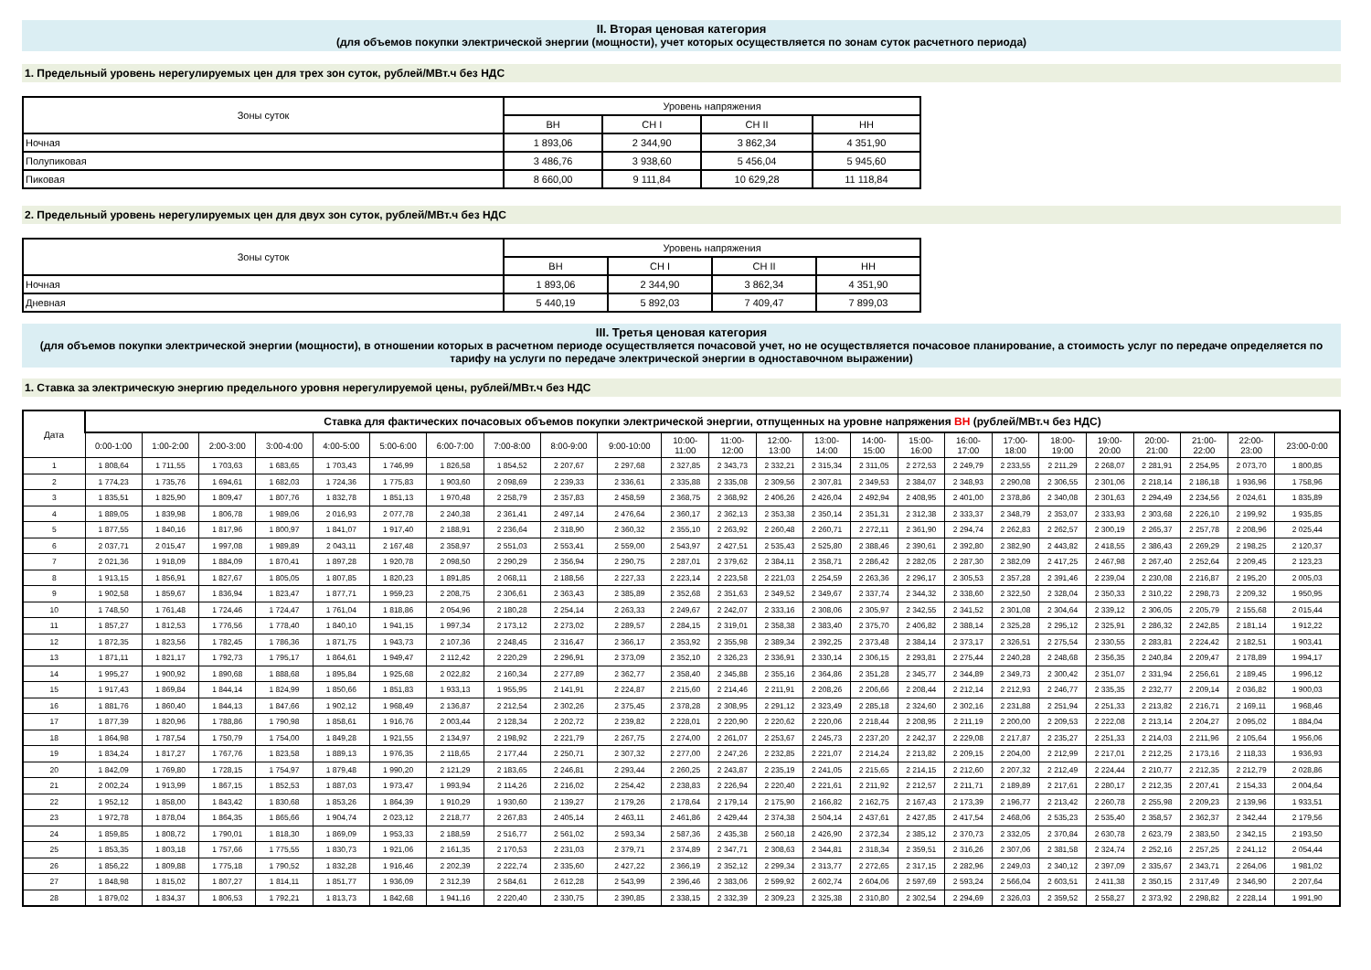II. Вторая ценовая категория
(для объемов покупки электрической энергии (мощности), учет которых осуществляется по зонам суток расчетного периода)
1. Предельный уровень нерегулируемых цен для трех зон суток, рублей/МВт.ч без НДС
| Зоны суток | Уровень напряжения | | | |
| --- | --- | --- | --- | --- |
| | ВН | СН I | СН II | НН |
| Ночная | 1 893,06 | 2 344,90 | 3 862,34 | 4 351,90 |
| Полупиковая | 3 486,76 | 3 938,60 | 5 456,04 | 5 945,60 |
| Пиковая | 8 660,00 | 9 111,84 | 10 629,28 | 11 118,84 |
2. Предельный уровень нерегулируемых цен для двух зон суток, рублей/МВт.ч без НДС
| Зоны суток | Уровень напряжения | | | |
| --- | --- | --- | --- | --- |
| | ВН | СН I | СН II | НН |
| Ночная | 1 893,06 | 2 344,90 | 3 862,34 | 4 351,90 |
| Дневная | 5 440,19 | 5 892,03 | 7 409,47 | 7 899,03 |
III. Третья ценовая категория
(для объемов покупки электрической энергии (мощности), в отношении которых в расчетном периоде осуществляется почасовой учет, но не осуществляется почасовое планирование, а стоимость услуг по передаче определяется по тарифу на услуги по передаче электрической энергии в одноставочном выражении)
1. Ставка за электрическую энергию предельного уровня нерегулируемой цены, рублей/МВт.ч без НДС
| Дата | Ставка для фактических почасовых объемов покупки электрической энергии, отпущенных на уровне напряжения ВН (рублей/МВт.ч без НДС) | | | | | | | | | | | | | | | | | | | | | | | |
| --- | --- | --- | --- | --- | --- | --- | --- | --- | --- | --- | --- | --- | --- | --- | --- | --- | --- | --- | --- | --- | --- | --- | --- | --- |
| | 0:00-1:00 | 1:00-2:00 | 2:00-3:00 | 3:00-4:00 | 4:00-5:00 | 5:00-6:00 | 6:00-7:00 | 7:00-8:00 | 8:00-9:00 | 9:00-10:00 | 10:00- 11:00 | 11:00- 12:00 | 12:00- 13:00 | 13:00- 14:00 | 14:00- 15:00 | 15:00- 16:00 | 16:00- 17:00 | 17:00- 18:00 | 18:00- 19:00 | 19:00- 20:00 | 20:00- 21:00 | 21:00- 22:00 | 22:00- 23:00 | 23:00-0:00 |
| 1 | 1 808,64 | 1 711,55 | 1 703,63 | 1 683,65 | 1 703,43 | 1 746,99 | 1 826,58 | 1 854,52 | 2 207,67 | 2 297,68 | 2 327,85 | 2 343,73 | 2 332,21 | 2 315,34 | 2 311,05 | 2 272,53 | 2 249,79 | 2 233,55 | 2 211,29 | 2 268,07 | 2 281,91 | 2 254,95 | 2 073,70 | 1 800,85 |
| 2 | 1 774,23 | 1 735,76 | 1 694,61 | 1 682,03 | 1 724,36 | 1 775,83 | 1 903,60 | 2 098,69 | 2 239,33 | 2 336,61 | 2 335,88 | 2 335,08 | 2 309,56 | 2 307,81 | 2 349,53 | 2 384,07 | 2 348,93 | 2 290,08 | 2 306,55 | 2 301,06 | 2 218,14 | 2 186,18 | 1 936,96 | 1 758,96 |
| 3 | 1 835,51 | 1 825,90 | 1 809,47 | 1 807,76 | 1 832,78 | 1 851,13 | 1 970,48 | 2 258,79 | 2 357,83 | 2 458,59 | 2 368,75 | 2 368,92 | 2 406,26 | 2 426,04 | 2 492,94 | 2 408,95 | 2 401,00 | 2 378,86 | 2 340,08 | 2 301,63 | 2 294,49 | 2 234,56 | 2 024,61 | 1 835,89 |
| 4 | 1 889,05 | 1 839,98 | 1 806,78 | 1 989,06 | 2 016,93 | 2 077,78 | 2 240,38 | 2 361,41 | 2 497,14 | 2 476,64 | 2 360,17 | 2 362,13 | 2 353,38 | 2 350,14 | 2 351,31 | 2 312,38 | 2 333,37 | 2 348,79 | 2 353,07 | 2 333,93 | 2 303,68 | 2 226,10 | 2 199,92 | 1 935,85 |
| 5 | 1 877,55 | 1 840,16 | 1 817,96 | 1 800,97 | 1 841,07 | 1 917,40 | 2 188,91 | 2 236,64 | 2 318,90 | 2 360,32 | 2 355,10 | 2 263,92 | 2 260,48 | 2 260,71 | 2 272,11 | 2 361,90 | 2 294,74 | 2 262,83 | 2 262,57 | 2 300,19 | 2 265,37 | 2 257,78 | 2 208,96 | 2 025,44 |
| 6 | 2 037,71 | 2 015,47 | 1 997,08 | 1 989,89 | 2 043,11 | 2 167,48 | 2 358,97 | 2 551,03 | 2 553,41 | 2 559,00 | 2 543,97 | 2 427,51 | 2 535,43 | 2 525,80 | 2 388,46 | 2 390,61 | 2 392,80 | 2 382,90 | 2 443,82 | 2 418,55 | 2 386,43 | 2 269,29 | 2 198,25 | 2 120,37 |
| 7 | 2 021,36 | 1 918,09 | 1 884,09 | 1 870,41 | 1 897,28 | 1 920,78 | 2 098,50 | 2 290,29 | 2 356,94 | 2 290,75 | 2 287,01 | 2 379,62 | 2 384,11 | 2 358,71 | 2 286,42 | 2 282,05 | 2 287,30 | 2 382,09 | 2 417,25 | 2 467,98 | 2 267,40 | 2 252,64 | 2 209,45 | 2 123,23 |
| 8 | 1 913,15 | 1 856,91 | 1 827,67 | 1 805,05 | 1 807,85 | 1 820,23 | 1 891,85 | 2 068,11 | 2 188,56 | 2 227,33 | 2 223,14 | 2 223,58 | 2 221,03 | 2 254,59 | 2 263,36 | 2 296,17 | 2 305,53 | 2 357,28 | 2 391,46 | 2 239,04 | 2 230,08 | 2 216,87 | 2 195,20 | 2 005,03 |
| 9 | 1 902,58 | 1 859,67 | 1 836,94 | 1 823,47 | 1 877,71 | 1 959,23 | 2 208,75 | 2 306,61 | 2 363,43 | 2 385,89 | 2 352,68 | 2 351,63 | 2 349,52 | 2 349,67 | 2 337,74 | 2 344,32 | 2 338,60 | 2 322,50 | 2 328,04 | 2 350,33 | 2 310,22 | 2 298,73 | 2 209,32 | 1 950,95 |
| 10 | 1 748,50 | 1 761,48 | 1 724,46 | 1 724,47 | 1 761,04 | 1 818,86 | 2 054,96 | 2 180,28 | 2 254,14 | 2 263,33 | 2 249,67 | 2 242,07 | 2 333,16 | 2 308,06 | 2 305,97 | 2 342,55 | 2 341,52 | 2 301,08 | 2 304,64 | 2 339,12 | 2 306,05 | 2 205,79 | 2 155,68 | 2 015,44 |
| 11 | 1 857,27 | 1 812,53 | 1 776,56 | 1 778,40 | 1 840,10 | 1 941,15 | 1 997,34 | 2 173,12 | 2 273,02 | 2 289,57 | 2 284,15 | 2 319,01 | 2 358,38 | 2 383,40 | 2 375,70 | 2 406,82 | 2 388,14 | 2 325,28 | 2 295,12 | 2 325,91 | 2 286,32 | 2 242,85 | 2 181,14 | 1 912,22 |
| 12 | 1 872,35 | 1 823,56 | 1 782,45 | 1 786,36 | 1 871,75 | 1 943,73 | 2 107,36 | 2 248,45 | 2 316,47 | 2 366,17 | 2 353,92 | 2 355,98 | 2 389,34 | 2 392,25 | 2 373,48 | 2 384,14 | 2 373,17 | 2 326,51 | 2 275,54 | 2 330,55 | 2 283,81 | 2 224,42 | 2 182,51 | 1 903,41 |
| 13 | 1 871,11 | 1 821,17 | 1 792,73 | 1 795,17 | 1 864,61 | 1 949,47 | 2 112,42 | 2 220,29 | 2 296,91 | 2 373,09 | 2 352,10 | 2 326,23 | 2 336,91 | 2 330,14 | 2 306,15 | 2 293,81 | 2 275,44 | 2 240,28 | 2 248,68 | 2 356,35 | 2 240,84 | 2 209,47 | 2 178,89 | 1 994,17 |
| 14 | 1 995,27 | 1 900,92 | 1 890,68 | 1 888,68 | 1 895,84 | 1 925,68 | 2 022,82 | 2 160,34 | 2 277,89 | 2 362,77 | 2 358,40 | 2 345,88 | 2 355,16 | 2 364,86 | 2 351,28 | 2 345,77 | 2 344,89 | 2 349,73 | 2 300,42 | 2 351,07 | 2 331,94 | 2 256,61 | 2 189,45 | 1 996,12 |
| 15 | 1 917,43 | 1 869,84 | 1 844,14 | 1 824,99 | 1 850,66 | 1 851,83 | 1 933,13 | 1 955,95 | 2 141,91 | 2 224,87 | 2 215,60 | 2 214,46 | 2 211,91 | 2 208,26 | 2 206,66 | 2 208,44 | 2 212,14 | 2 212,93 | 2 246,77 | 2 335,35 | 2 232,77 | 2 209,14 | 2 036,82 | 1 900,03 |
| 16 | 1 881,76 | 1 860,40 | 1 844,13 | 1 847,66 | 1 902,12 | 1 968,49 | 2 136,87 | 2 212,54 | 2 302,26 | 2 375,45 | 2 378,28 | 2 308,95 | 2 291,12 | 2 323,49 | 2 285,18 | 2 324,60 | 2 302,16 | 2 231,88 | 2 251,94 | 2 251,33 | 2 213,82 | 2 216,71 | 2 169,11 | 1 968,46 |
| 17 | 1 877,39 | 1 820,96 | 1 788,86 | 1 790,98 | 1 858,61 | 1 916,76 | 2 003,44 | 2 128,34 | 2 202,72 | 2 239,82 | 2 228,01 | 2 220,90 | 2 220,62 | 2 220,06 | 2 218,44 | 2 208,95 | 2 211,19 | 2 200,00 | 2 209,53 | 2 222,08 | 2 213,14 | 2 204,27 | 2 095,02 | 1 884,04 |
| 18 | 1 864,98 | 1 787,54 | 1 750,79 | 1 754,00 | 1 849,28 | 1 921,55 | 2 134,97 | 2 198,92 | 2 221,79 | 2 267,75 | 2 274,00 | 2 261,07 | 2 253,67 | 2 245,73 | 2 237,20 | 2 242,37 | 2 229,08 | 2 217,87 | 2 235,27 | 2 251,33 | 2 214,03 | 2 211,96 | 2 105,64 | 1 956,06 |
| 19 | 1 834,24 | 1 817,27 | 1 767,76 | 1 823,58 | 1 889,13 | 1 976,35 | 2 118,65 | 2 177,44 | 2 250,71 | 2 307,32 | 2 277,00 | 2 247,26 | 2 232,85 | 2 221,07 | 2 214,24 | 2 213,82 | 2 209,15 | 2 204,00 | 2 212,99 | 2 217,01 | 2 212,25 | 2 173,16 | 2 118,33 | 1 936,93 |
| 20 | 1 842,09 | 1 769,80 | 1 728,15 | 1 754,97 | 1 879,48 | 1 990,20 | 2 121,29 | 2 183,65 | 2 246,81 | 2 293,44 | 2 260,25 | 2 243,87 | 2 235,19 | 2 241,05 | 2 215,65 | 2 214,15 | 2 212,60 | 2 207,32 | 2 212,49 | 2 224,44 | 2 210,77 | 2 212,35 | 2 212,79 | 2 028,86 |
| 21 | 2 002,24 | 1 913,99 | 1 867,15 | 1 852,53 | 1 887,03 | 1 973,47 | 1 993,94 | 2 114,26 | 2 216,02 | 2 254,42 | 2 238,83 | 2 226,94 | 2 220,40 | 2 221,61 | 2 211,92 | 2 212,57 | 2 211,71 | 2 189,89 | 2 217,61 | 2 280,17 | 2 212,35 | 2 207,41 | 2 154,33 | 2 004,64 |
| 22 | 1 952,12 | 1 858,00 | 1 843,42 | 1 830,68 | 1 853,26 | 1 864,39 | 1 910,29 | 1 930,60 | 2 139,27 | 2 179,26 | 2 178,64 | 2 179,14 | 2 175,90 | 2 166,82 | 2 162,75 | 2 167,43 | 2 173,39 | 2 196,77 | 2 213,42 | 2 260,78 | 2 255,98 | 2 209,23 | 2 139,96 | 1 933,51 |
| 23 | 1 972,78 | 1 878,04 | 1 864,35 | 1 865,66 | 1 904,74 | 2 023,12 | 2 218,77 | 2 267,83 | 2 405,14 | 2 463,11 | 2 461,86 | 2 429,44 | 2 374,38 | 2 504,14 | 2 437,61 | 2 427,85 | 2 417,54 | 2 468,06 | 2 535,23 | 2 535,40 | 2 358,57 | 2 362,37 | 2 342,44 | 2 179,56 |
| 24 | 1 859,85 | 1 808,72 | 1 790,01 | 1 818,30 | 1 869,09 | 1 953,33 | 2 188,59 | 2 516,77 | 2 561,02 | 2 593,34 | 2 587,36 | 2 435,38 | 2 560,18 | 2 426,90 | 2 372,34 | 2 385,12 | 2 370,73 | 2 332,05 | 2 370,84 | 2 630,78 | 2 623,79 | 2 383,50 | 2 342,15 | 2 193,50 |
| 25 | 1 853,35 | 1 803,18 | 1 757,66 | 1 775,55 | 1 830,73 | 1 921,06 | 2 161,35 | 2 170,53 | 2 231,03 | 2 379,71 | 2 374,89 | 2 347,71 | 2 308,63 | 2 344,81 | 2 318,34 | 2 359,51 | 2 316,26 | 2 307,06 | 2 381,58 | 2 324,74 | 2 252,16 | 2 257,25 | 2 241,12 | 2 054,44 |
| 26 | 1 856,22 | 1 809,88 | 1 775,18 | 1 790,52 | 1 832,28 | 1 916,46 | 2 202,39 | 2 222,74 | 2 335,60 | 2 427,22 | 2 366,19 | 2 352,12 | 2 299,34 | 2 313,77 | 2 272,65 | 2 317,15 | 2 282,96 | 2 249,03 | 2 340,12 | 2 397,09 | 2 335,67 | 2 343,71 | 2 264,06 | 1 981,02 |
| 27 | 1 848,98 | 1 815,02 | 1 807,27 | 1 814,11 | 1 851,77 | 1 936,09 | 2 312,39 | 2 584,61 | 2 612,28 | 2 543,99 | 2 396,46 | 2 383,06 | 2 599,92 | 2 602,74 | 2 604,06 | 2 597,69 | 2 593,24 | 2 566,04 | 2 603,51 | 2 411,38 | 2 350,15 | 2 317,49 | 2 346,90 | 2 207,64 |
| 28 | 1 879,02 | 1 834,37 | 1 806,53 | 1 792,21 | 1 813,73 | 1 842,68 | 1 941,16 | 2 220,40 | 2 330,75 | 2 390,85 | 2 338,15 | 2 332,39 | 2 309,23 | 2 325,38 | 2 310,80 | 2 302,54 | 2 294,69 | 2 326,03 | 2 359,52 | 2 558,27 | 2 373,92 | 2 298,82 | 2 228,14 | 1 991,90 |